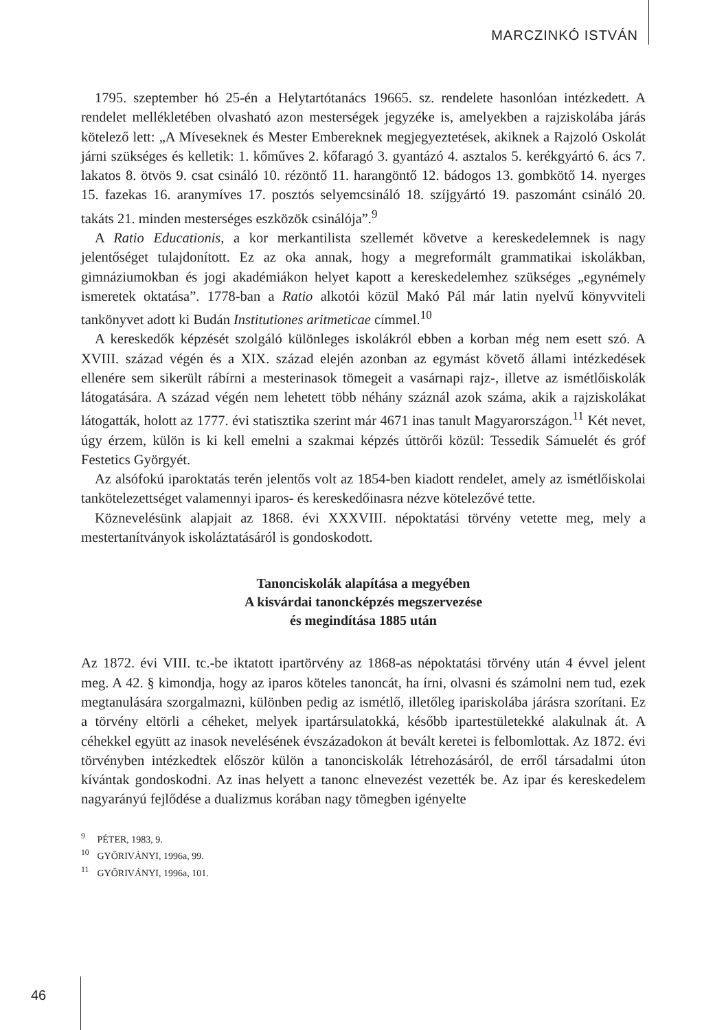MARCZINKÓ ISTVÁN
1795. szeptember hó 25-én a Helytartótanács 19665. sz. rendelete hasonlóan intézkedett. A rendelet mellékletében olvasható azon mesterségek jegyzéke is, amelyekben a rajziskolába járás kötelező lett: „A Míveseknek és Mester Embereknek megjegyeztetések, akiknek a Rajzoló Oskolát járni szükséges és kelletik: 1. kőműves 2. kőfaragó 3. gyantázó 4. asztalos 5. kerékgyártó 6. ács 7. lakatos 8. ötvös 9. csat csináló 10. rézöntő 11. harangöntő 12. bádogos 13. gombkötő 14. nyerges 15. fazekas 16. aranymíves 17. posztós selyemcsináló 18. szíjgyártó 19. paszománt csináló 20. takáts 21. minden mesterséges eszközök csinálója”.<sup>9</sup>
A Ratio Educationis, a kor merkantilista szellemét követve a kereskedelemnek is nagy jelentőséget tulajdonított. Ez az oka annak, hogy a megreformált grammatikai iskolákban, gimnáziumokban és jogi akadémiákon helyet kapott a kereskedelemhez szükséges „egynémely ismeretek oktatása”. 1778-ban a Ratio alkotói közül Makó Pál már latin nyelvű könyvviteli tankönyvet adott ki Budán Institutiones aritmeticae címmel.<sup>10</sup>
A kereskedők képzését szolgáló különleges iskolákról ebben a korban még nem esett szó. A XVIII. század végén és a XIX. század elején azonban az egymást követő állami intézkedések ellenére sem sikerült rábírni a mesterinasok tömegeit a vasárnapi rajz-, illetve az ismétlőiskolák látogatására. A század végén nem lehetett több néhány száznál azok száma, akik a rajziskolákat látogatták, holott az 1777. évi statisztika szerint már 4671 inas tanult Magyarországon.<sup>11</sup> Két nevet, úgy érzem, külön is ki kell emelni a szakmai képzés úttörői közül: Tessedik Sámuelét és gróf Festetics Györgyét.
Az alsófokú iparoktatás terén jelentős volt az 1854-ben kiadott rendelet, amely az ismétlőiskolai tankötelezettséget valamennyi iparos- és kereskedőinasra nézve kötelezővé tette.
Köznevelésünk alapjait az 1868. évi XXXVIII. népoktatási törvény vetette meg, mely a mestertanítványok iskoláztatásáról is gondoskodott.
Tanonciskolák alapítása a megyében
A kisvárdai tanoncképzés megszervezése
és megindítása 1885 után
Az 1872. évi VIII. tc.-be iktatott ipartörvény az 1868-as népoktatási törvény után 4 évvel jelent meg. A 42. § kimondja, hogy az iparos köteles tanoncát, ha írni, olvasni és számolni nem tud, ezek megtanulására szorgalmazni, különben pedig az ismétlő, illetőleg ipariskolába járásra szorítani. Ez a törvény eltörli a céheket, melyek ipartársulatokká, később ipartestületekké alakulnak át. A céhekkel együtt az inasok nevelésének évszázadokon át bevált keretei is felbomlottak. Az 1872. évi törvényben intézkedtek először külön a tanonciskolák létrehozásáról, de erről társadalmi úton kívántak gondoskodni. Az inas helyett a tanonc elnevezést vezették be. Az ipar és kereskedelem nagyarányú fejlődése a dualizmus korában nagy tömegben igényelte
<sup>9</sup> PÉTER, 1983, 9.
<sup>10</sup> GYŐRIVÁNYI, 1996a, 99.
<sup>11</sup> GYŐRIVÁNYI, 1996a, 101.
46